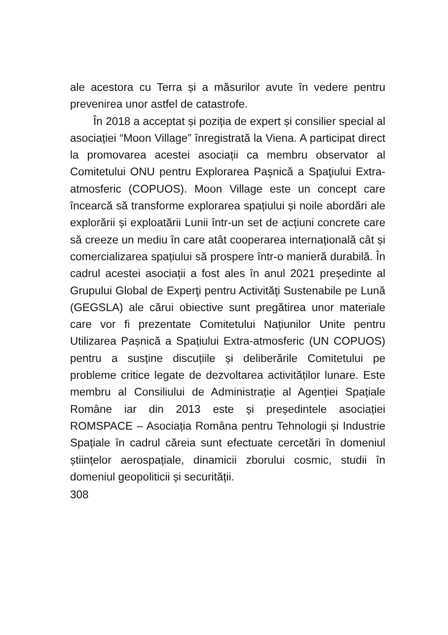ale acestora cu Terra și a măsurilor avute în vedere pentru prevenirea unor astfel de catastrofe.
În 2018 a acceptat și poziția de expert și consilier special al asociației “Moon Village” înregistrată la Viena. A participat direct la promovarea acestei asociații ca membru observator al Comitetului ONU pentru Explorarea Paşnică a Spaţiului Extra-atmosferic (COPUOS). Moon Village este un concept care încearcă să transforme explorarea spațiului și noile abordări ale explorării și exploatării Lunii într-un set de acțiuni concrete care să creeze un mediu în care atât cooperarea internațională cât și comercializarea spațiului să prospere într-o manieră durabilă. În cadrul acestei asociații a fost ales în anul 2021 președinte al Grupului Global de Experţi pentru Activităţi Sustenabile pe Lună (GEGSLA) ale cărui obiective sunt pregătirea unor materiale care vor fi prezentate Comitetului Națiunilor Unite pentru Utilizarea Pașnică a Spațiului Extra-atmosferic (UN COPUOS) pentru a susține discuțiile și deliberările Comitetului pe probleme critice legate de dezvoltarea activităților lunare. Este membru al Consiliului de Administrație al Agenției Spațiale Române iar din 2013 este și președintele asociației ROMSPACE – Asociația Româna pentru Tehnologii și Industrie Spațiale în cadrul căreia sunt efectuate cercetări în domeniul științelor aerospațiale, dinamicii zborului cosmic, studii în domeniul geopoliticii și securității.
308